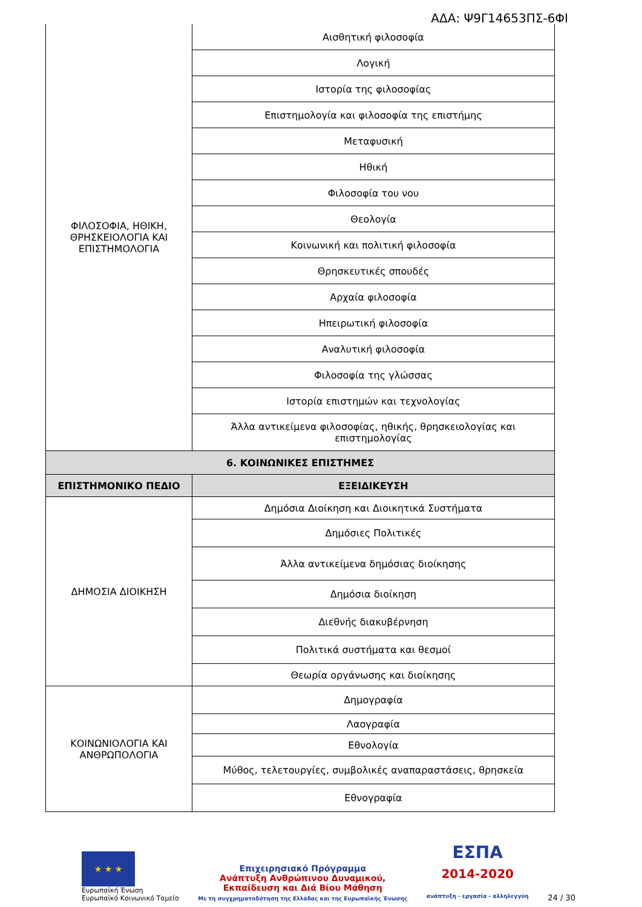ΑΔΑ: Ψ9Γ14653ΠΣ-6ΦΙ
| ΦΙΛΟΣΟΦΙΑ, ΗΘΙΚΗ, ΘΡΗΣΚΕΙΟΛΟΓΙΑ ΚΑΙ ΕΠΙΣΤΗΜΟΛΟΓΙΑ | Αισθητική φιλοσοφία |
| | Λογική |
| | Ιστορία της φιλοσοφίας |
| | Επιστημολογία και φιλοσοφία της επιστήμης |
| | Μεταφυσική |
| | Ηθική |
| | Φιλοσοφία του νου |
| | Θεολογία |
| | Κοινωνική και πολιτική φιλοσοφία |
| | Θρησκευτικές σπουδές |
| | Αρχαία φιλοσοφία |
| | Ηπειρωτική φιλοσοφία |
| | Αναλυτική φιλοσοφία |
| | Φιλοσοφία της γλώσσας |
| | Ιστορία επιστημών και τεχνολογίας |
| | Άλλα αντικείμενα φιλοσοφίας, ηθικής, θρησκειολογίας και επιστημολογίας |
| 6. ΚΟΙΝΩΝΙΚΕΣ ΕΠΙΣΤΗΜΕΣ | |
| ΕΠΙΣΤΗΜΟΝΙΚΟ ΠΕΔΙΟ | ΕΞΕΙΔΙΚΕΥΣΗ |
| ΔΗΜΟΣΙΑ ΔΙΟΙΚΗΣΗ | Δημόσια Διοίκηση και Διοικητικά Συστήματα |
| | Δημόσιες Πολιτικές |
| | Άλλα αντικείμενα δημόσιας διοίκησης |
| | Δημόσια διοίκηση |
| | Διεθνής διακυβέρνηση |
| | Πολιτικά συστήματα και θεσμοί |
| | Θεωρία οργάνωσης και διοίκησης |
| ΚΟΙΝΩΝΙΟΛΟΓΙΑ ΚΑΙ ΑΝΘΡΩΠΟΛΟΓΙΑ | Δημογραφία |
| | Λαογραφία |
| | Εθνολογία |
| | Μύθος, τελετουργίες, συμβολικές αναπαραστάσεις, θρησκεία |
| | Εθνογραφία |
★ ★ ★
Ευρωπαϊκή Ένωση
Ευρωπαϊκό Κοινωνικό Ταμείο
Επιχειρησιακό Πρόγραμμα
Ανάπτυξη Ανθρώπινου Δυναμικού,
Εκπαίδευση και Διά Βίου Μάθηση
Με τη συγχρηματοδότηση της Ελλάδας και της Ευρωπαϊκής Ένωσης
ΕΣΠΑ
2014-2020
ανάπτυξη - εργασία - αλληλεγγύη
24 / 30